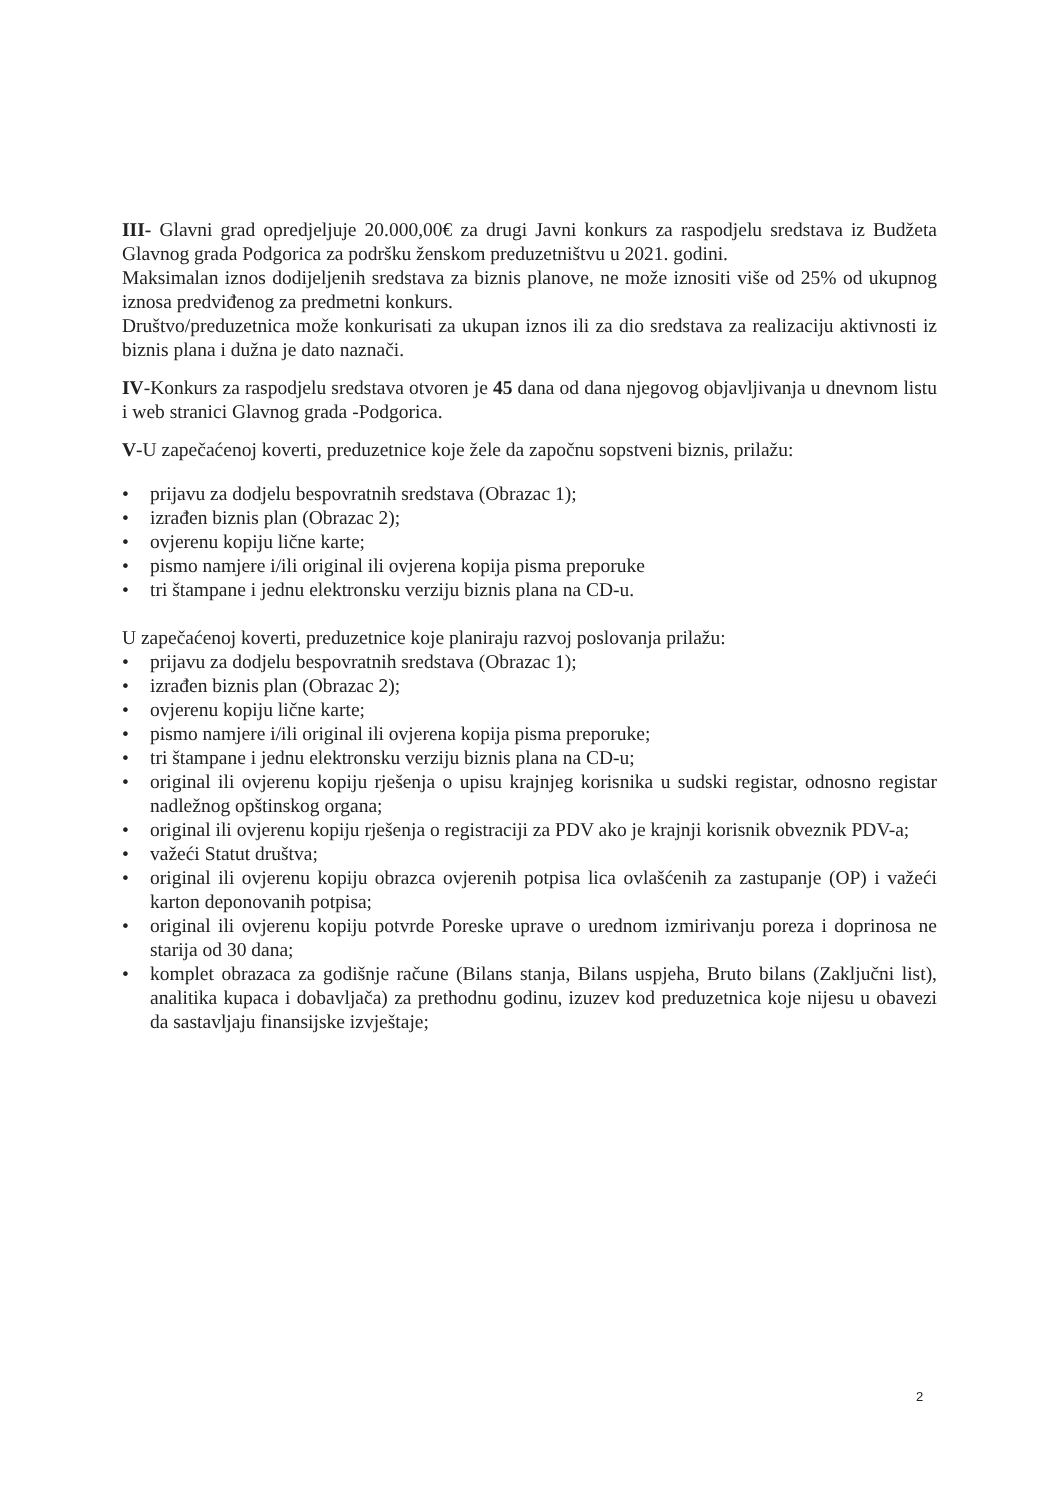III- Glavni grad opredjeljuje 20.000,00€ za drugi Javni konkurs za raspodjelu sredstava iz Budžeta Glavnog grada Podgorica za podršku ženskom preduzetništvu u 2021. godini.
Maksimalan iznos dodijeljenih sredstava za biznis planove, ne može iznositi više od 25% od ukupnog iznosa predviđenog za predmetni konkurs.
Društvo/preduzetnica može konkurisati za ukupan iznos ili za dio sredstava za realizaciju aktivnosti iz biznis plana i dužna je dato naznači.
IV-Konkurs za raspodjelu sredstava otvoren je 45 dana od dana njegovog objavljivanja u dnevnom listu i web stranici Glavnog grada -Podgorica.
V-U zapečaćenoj koverti, preduzetnice koje žele da započnu sopstveni biznis, prilažu:
• prijavu za dodjelu bespovratnih sredstava (Obrazac 1);
• izrađen biznis plan (Obrazac 2);
• ovjerenu kopiju lične karte;
• pismo namjere i/ili original ili ovjerena kopija pisma preporuke
• tri štampane i jednu elektronsku verziju biznis plana na CD-u.
U zapečaćenoj koverti, preduzetnice koje planiraju razvoj poslovanja prilažu:
• prijavu za dodjelu bespovratnih sredstava (Obrazac 1);
• izrađen biznis plan (Obrazac 2);
• ovjerenu kopiju lične karte;
• pismo namjere i/ili original ili ovjerena kopija pisma preporuke;
• tri štampane i jednu elektronsku verziju biznis plana na CD-u;
• original ili ovjerenu kopiju rješenja o upisu krajnjeg korisnika u sudski registar, odnosno registar nadležnog opštinskog organa;
• original ili ovjerenu kopiju rješenja o registraciji za PDV ako je krajnji korisnik obveznik PDV-a;
• važeći Statut društva;
• original ili ovjerenu kopiju obrazca ovjerenih potpisa lica ovlašćenih za zastupanje (OP) i važeći karton deponovanih potpisa;
• original ili ovjerenu kopiju potvrde Poreske uprave o urednom izmirivanju poreza i doprinosa ne starija od 30 dana;
• komplet obrazaca za godišnje račune (Bilans stanja, Bilans uspjeha, Bruto bilans (Zaključni list), analitika kupaca i dobavljača) za prethodnu godinu, izuzev kod preduzetnica koje nijesu u obavezi da sastavljaju finansijske izvještaje;
2